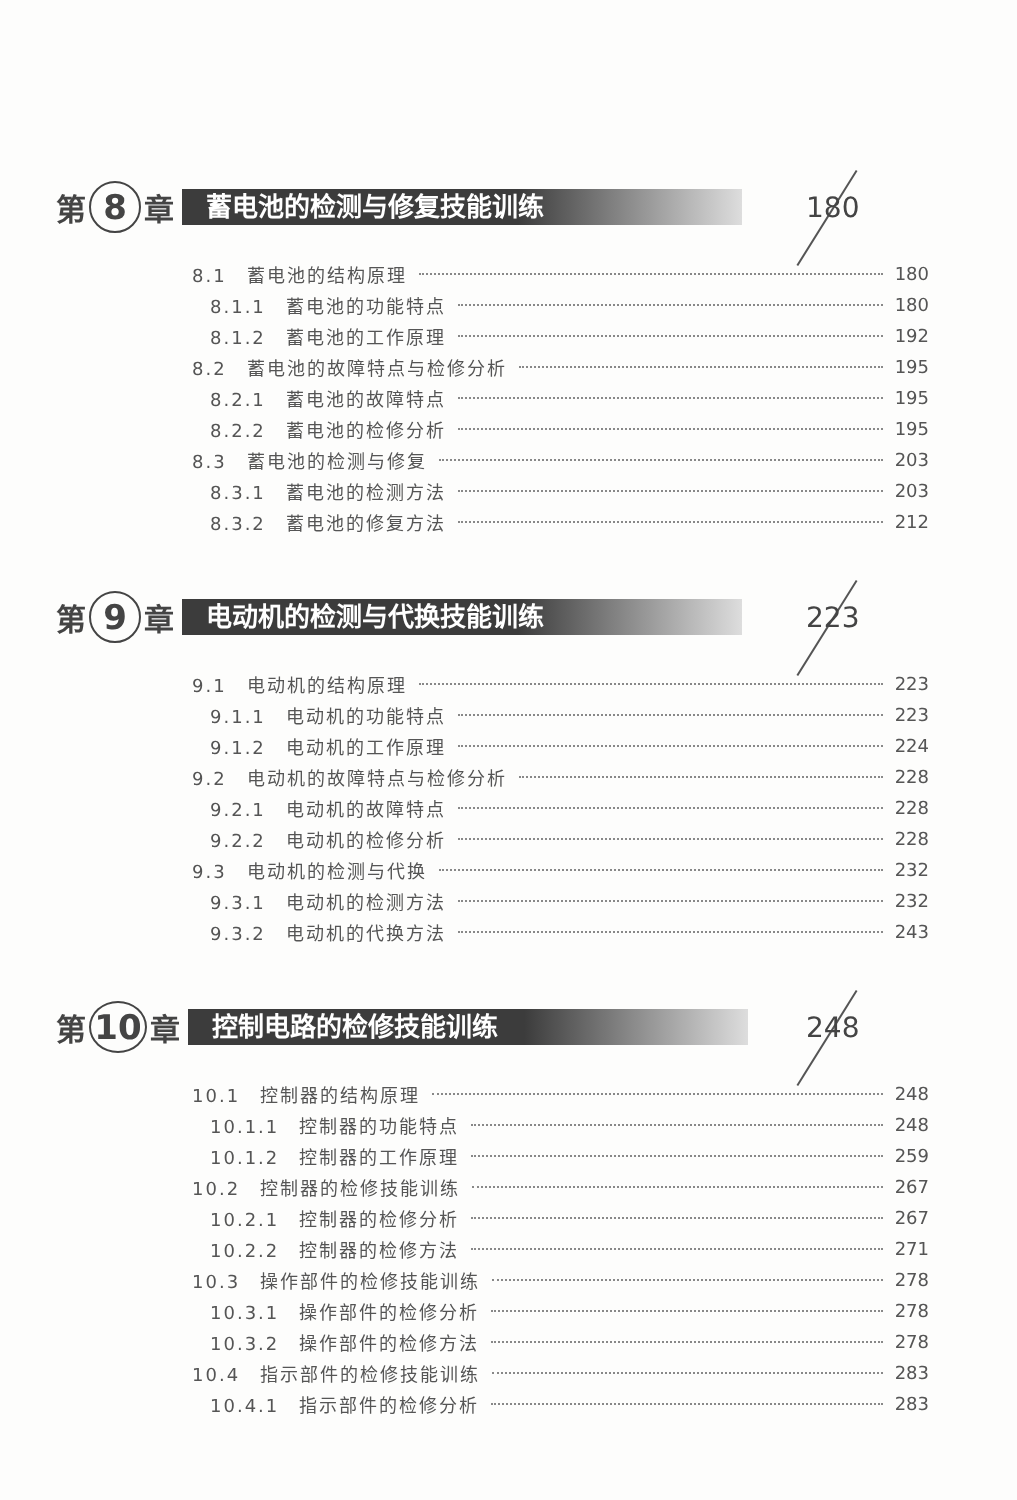第 8 章 蓄电池的检测与修复技能训练 180
8.1　蓄电池的结构原理 180
8.1.1　蓄电池的功能特点 180
8.1.2　蓄电池的工作原理 192
8.2　蓄电池的故障特点与检修分析 195
8.2.1　蓄电池的故障特点 195
8.2.2　蓄电池的检修分析 195
8.3　蓄电池的检测与修复 203
8.3.1　蓄电池的检测方法 203
8.3.2　蓄电池的修复方法 212
第 9 章 电动机的检测与代换技能训练 223
9.1　电动机的结构原理 223
9.1.1　电动机的功能特点 223
9.1.2　电动机的工作原理 224
9.2　电动机的故障特点与检修分析 228
9.2.1　电动机的故障特点 228
9.2.2　电动机的检修分析 228
9.3　电动机的检测与代换 232
9.3.1　电动机的检测方法 232
9.3.2　电动机的代换方法 243
第 10 章 控制电路的检修技能训练 248
10.1　控制器的结构原理 248
10.1.1　控制器的功能特点 248
10.1.2　控制器的工作原理 259
10.2　控制器的检修技能训练 267
10.2.1　控制器的检修分析 267
10.2.2　控制器的检修方法 271
10.3　操作部件的检修技能训练 278
10.3.1　操作部件的检修分析 278
10.3.2　操作部件的检修方法 278
10.4　指示部件的检修技能训练 283
10.4.1　指示部件的检修分析 283